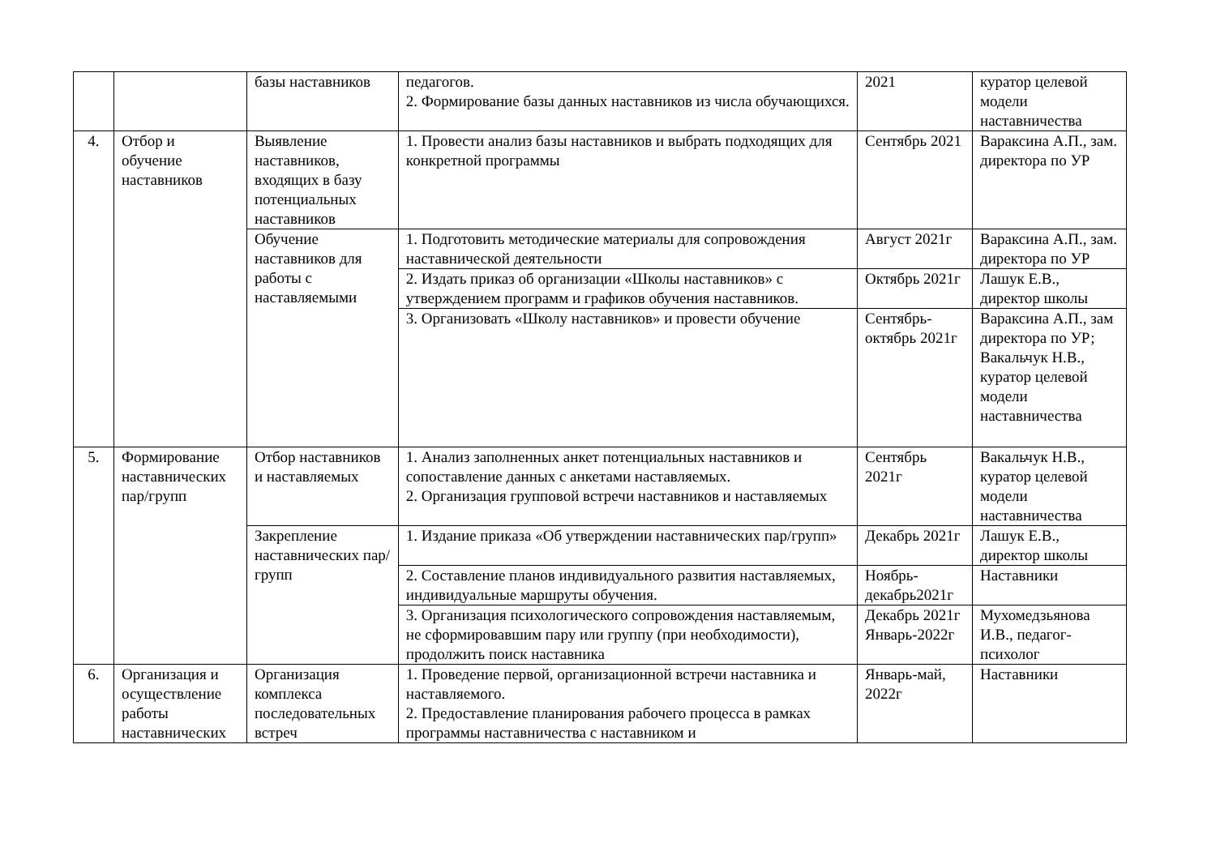| | | базы наставников | педагогов. 2. Формирование базы данных наставников из числа обучающихся. | 2021 | куратор целевой модели наставничества |
| 4. | Отбор и обучение наставников | Выявление наставников, входящих в базу потенциальных наставников | 1. Провести анализ базы наставников и выбрать подходящих для конкретной программы | Сентябрь 2021 | Вараксина А.П., зам. директора по УР |
| | | Обучение наставников для работы с наставляемыми | 1. Подготовить методические материалы для сопровождения наставнической деятельности | Август 2021г | Вараксина А.П., зам. директора по УР |
| | | | 2. Издать приказ об организации «Школы наставников» с утверждением программ и графиков обучения наставников. | Октябрь 2021г | Лашук Е.В., директор школы |
| | | | 3. Организовать «Школу наставников» и провести обучение | Сентябрь-октябрь 2021г | Вараксина А.П., зам директора по УР; Вакальчук Н.В., куратор целевой модели наставничества |
| 5. | Формирование наставнических пар/групп | Отбор наставников и наставляемых | 1. Анализ заполненных анкет потенциальных наставников и сопоставление данных с анкетами наставляемых. 2. Организация групповой встречи наставников и наставляемых | Сентябрь 2021г | Вакальчук Н.В., куратор целевой модели наставничества |
| | | Закрепление наставнических пар/групп | 1. Издание приказа «Об утверждении наставнических пар/групп» | Декабрь 2021г | Лашук Е.В., директор школы |
| | | | 2. Составление планов индивидуального развития наставляемых, индивидуальные маршруты обучения. | Ноябрь-декабрь2021г | Наставники |
| | | | 3. Организация психологического сопровождения наставляемым, не сформировавшим пару или группу (при необходимости), продолжить поиск наставника | Декабрь 2021г Январь-2022г | Мухомедзьянова И.В., педагог-психолог |
| 6. | Организация и осуществление работы наставнических | Организация комплекса последовательных встреч | 1. Проведение первой, организационной встречи наставника и наставляемого. 2. Предоставление планирования рабочего процесса в рамках программы наставничества с наставником и | Январь-май, 2022г | Наставники |